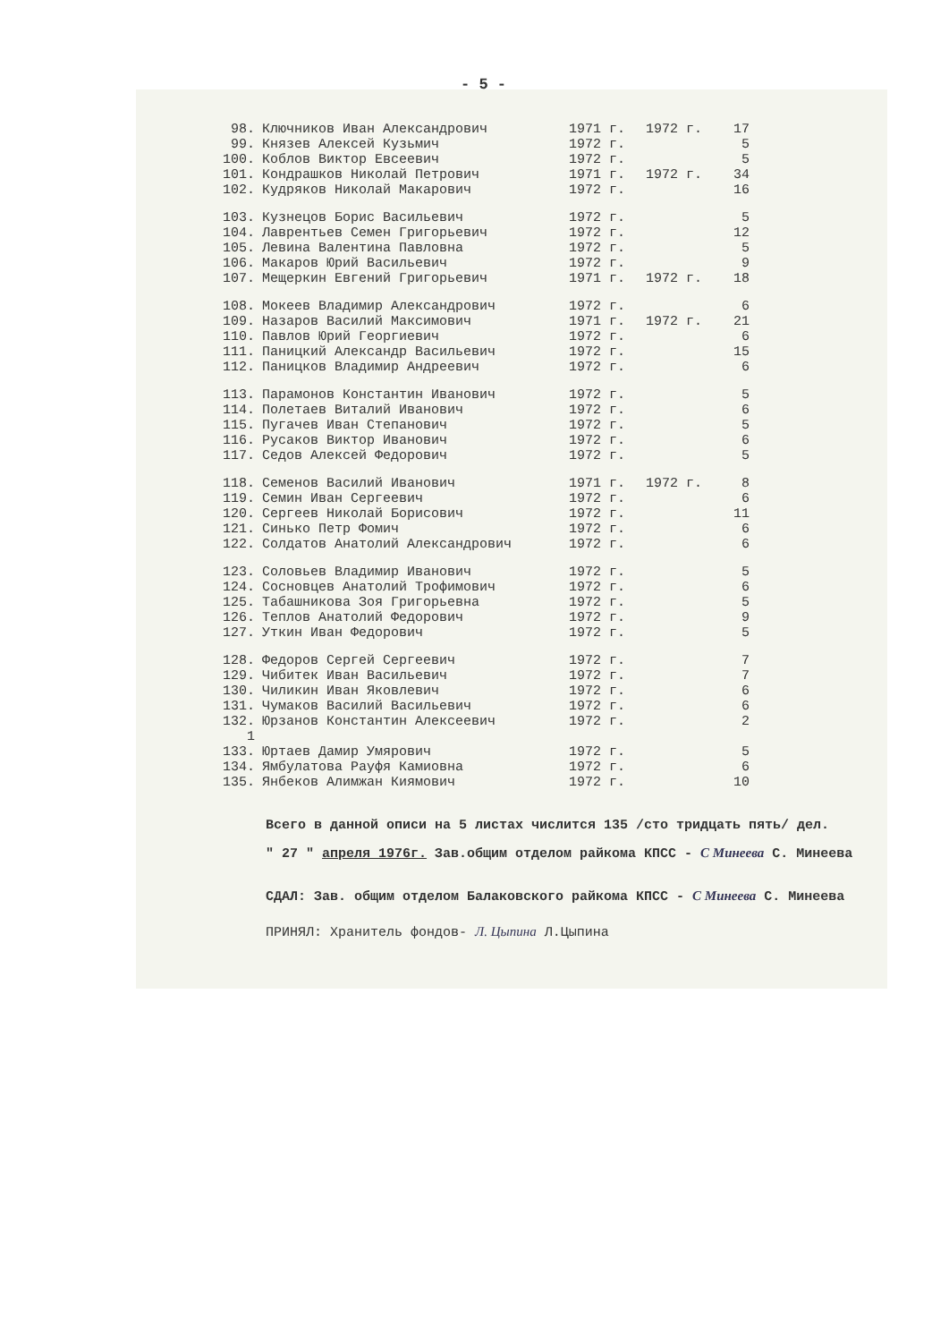- 5 -
| 98. | Ключников Иван Александрович | 1971 г. | 1972 г. | 17 |
| 99. | Князев Алексей Кузьмич | 1972 г. | | 5 |
| 100. | Коблов Виктор Евсеевич | 1972 г. | | 5 |
| 101. | Кондрашков Николай Петрович | 1971 г. | 1972 г. | 34 |
| 102. | Кудряков Николай Макарович | 1972 г. | | 16 |
| 103. | Кузнецов Борис Васильевич | 1972 г. | | 5 |
| 104. | Лаврентьев Семен Григорьевич | 1972 г. | | 12 |
| 105. | Левина Валентина Павловна | 1972 г. | | 5 |
| 106. | Макаров Юрий Васильевич | 1972 г. | | 9 |
| 107. | Мещеркин Евгений Григорьевич | 1971 г. | 1972 г. | 18 |
| 108. | Мокеев Владимир Александрович | 1972 г. | | 6 |
| 109. | Назаров Василий Максимович | 1971 г. | 1972 г. | 21 |
| 110. | Павлов Юрий Георгиевич | 1972 г. | | 6 |
| 111. | Паницкий Александр Васильевич | 1972 г. | | 15 |
| 112. | Паницков Владимир Андреевич | 1972 г. | | 6 |
| 113. | Парамонов Константин Иванович | 1972 г. | | 5 |
| 114. | Полетаев Виталий Иванович | 1972 г. | | 6 |
| 115. | Пугачев Иван Степанович | 1972 г. | | 5 |
| 116. | Русаков Виктор Иванович | 1972 г. | | 6 |
| 117. | Седов Алексей Федорович | 1972 г. | | 5 |
| 118. | Семенов Василий Иванович | 1971 г. | 1972 г. | 8 |
| 119. | Семин Иван Сергеевич | 1972 г. | | 6 |
| 120. | Сергеев Николай Борисович | 1972 г. | | 11 |
| 121. | Синько Петр Фомич | 1972 г. | | 6 |
| 122. | Солдатов Анатолий Александрович | 1972 г. | | 6 |
| 123. | Соловьев Владимир Иванович | 1972 г. | | 5 |
| 124. | Сосновцев Анатолий Трофимович | 1972 г. | | 6 |
| 125. | Табашникова Зоя Григорьевна | 1972 г. | | 5 |
| 126. | Теплов Анатолий Федорович | 1972 г. | | 9 |
| 127. | Уткин Иван Федорович | 1972 г. | | 5 |
| 128. | Федоров Сергей Сергеевич | 1972 г. | | 7 |
| 129. | Чибитек Иван Васильевич | 1972 г. | | 7 |
| 130. | Чиликин Иван Яковлевич | 1972 г. | | 6 |
| 131. | Чумаков Василий Васильевич | 1972 г. | | 6 |
| 132. | Юрзанов Константин Алексеевич | 1972 г. | | 2 |
| 1 | | | | |
| 133. | Юртаев Дамир Умярович | 1972 г. | | 5 |
| 134. | Ямбулатова Рауфя Камиовна | 1972 г. | | 6 |
| 135. | Янбеков Алимжан Киямович | 1972 г. | | 10 |
Всего в данной описи на 5 листах числится 135 /сто тридцать пять/ дел.
" 27 " апреля 1976г. Зав.общим отделом райкома КПСС - С Минеева С. Минеева
СДАЛ: Зав. общим отделом Балаковского райкома КПСС - С Минеева С. Минеева
ПРИНЯЛ: Хранитель фондов- Л. Цыпина Л.Цыпина